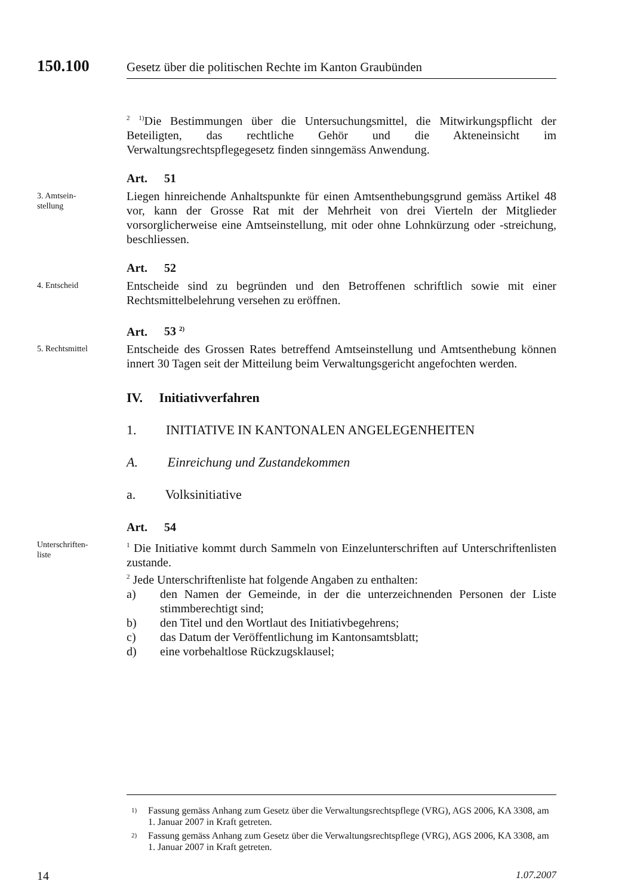150.100 Gesetz über die politischen Rechte im Kanton Graubünden
<sup>2</sup> <sup>1)</sup>Die Bestimmungen über die Untersuchungsmittel, die Mitwirkungspflicht der Beteiligten, das rechtliche Gehör und die Akteneinsicht im Verwaltungsrechtspflegegesetz finden sinngemäss Anwendung.
Art. 51
3. Amtsein-
stellung
Liegen hinreichende Anhaltspunkte für einen Amtsenthebungsgrund gemäss Artikel 48 vor, kann der Grosse Rat mit der Mehrheit von drei Vierteln der Mitglieder vorsorglicherweise eine Amtseinstellung, mit oder ohne Lohnkürzung oder -streichung, beschliessen.
Art. 52
4. Entscheid
Entscheide sind zu begründen und den Betroffenen schriftlich sowie mit einer Rechtsmittelbelehrung versehen zu eröffnen.
Art. 53 <sup>2)</sup>
5. Rechtsmittel
Entscheide des Grossen Rates betreffend Amtseinstellung und Amtsenthebung können innert 30 Tagen seit der Mitteilung beim Verwaltungsgericht angefochten werden.
IV. Initiativverfahren
1. INITIATIVE IN KANTONALEN ANGELEGENHEITEN
A. Einreichung und Zustandekommen
a. Volksinitiative
Art. 54
Unterschriften-
liste
<sup>1</sup> Die Initiative kommt durch Sammeln von Einzelunterschriften auf Unterschriftenlisten zustande.
<sup>2</sup> Jede Unterschriftenliste hat folgende Angaben zu enthalten:
a) den Namen der Gemeinde, in der die unterzeichnenden Personen der Liste stimmberechtigt sind;
b) den Titel und den Wortlaut des Initiativbegehrens;
c) das Datum der Veröffentlichung im Kantonsamtsblatt;
d) eine vorbehaltlose Rückzugsklausel;
<sup>1)</sup> Fassung gemäss Anhang zum Gesetz über die Verwaltungsrechtspflege (VRG), AGS 2006, KA 3308, am 1. Januar 2007 in Kraft getreten.
<sup>2)</sup> Fassung gemäss Anhang zum Gesetz über die Verwaltungsrechtspflege (VRG), AGS 2006, KA 3308, am 1. Januar 2007 in Kraft getreten.
14 1.07.2007